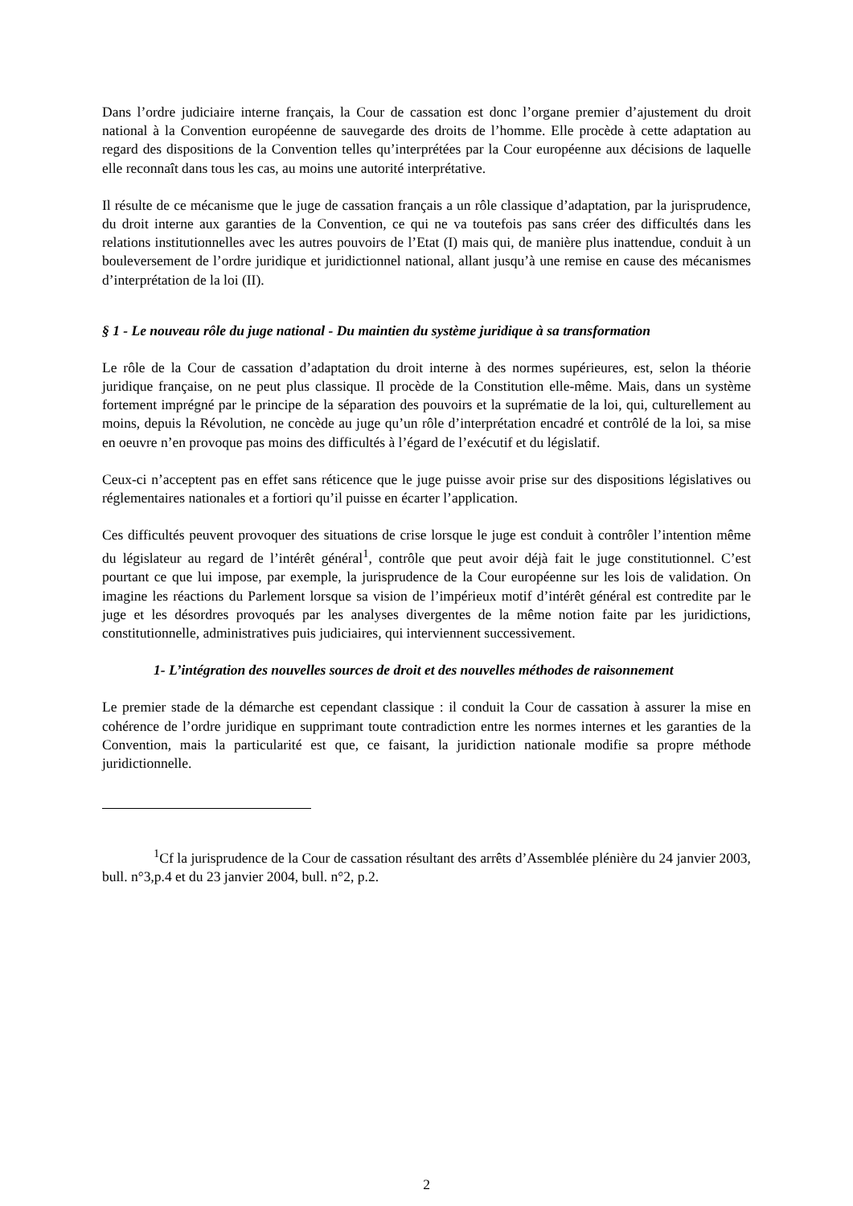Dans l’ordre judiciaire interne français, la Cour de cassation est donc l’organe premier d’ajustement du droit national à la Convention européenne de sauvegarde des droits de l’homme. Elle procède à cette adaptation au regard des dispositions de la Convention telles qu’interprétées par la Cour européenne aux décisions de laquelle elle reconnaît dans tous les cas, au moins une autorité interprétative.
Il résulte de ce mécanisme que le juge de cassation français a un rôle classique d’adaptation, par la jurisprudence, du droit interne aux garanties de la Convention, ce qui ne va toutefois pas sans créer des difficultés dans les relations institutionnelles avec les autres pouvoirs de l’Etat (I) mais qui, de manière plus inattendue, conduit à un bouleversement de l’ordre juridique et juridictionnel national, allant jusqu’à une remise en cause des mécanismes d’interprétation de la loi (II).
§ 1 - Le nouveau rôle du juge national - Du maintien du système juridique à sa transformation
Le rôle de la Cour de cassation d’adaptation du droit interne à des normes supérieures, est, selon la théorie juridique française, on ne peut plus classique. Il procède de la Constitution elle-même. Mais, dans un système fortement imprégné par le principe de la séparation des pouvoirs et la suprématie de la loi, qui, culturellement au moins, depuis la Révolution, ne concède au juge qu’un rôle d’interprétation encadré et contrôlé de la loi, sa mise en oeuvre n’en provoque pas moins des difficultés à l’égard de l’exécutif et du législatif.
Ceux-ci n’acceptent pas en effet sans réticence que le juge puisse avoir prise sur des dispositions législatives ou réglementaires nationales et a fortiori qu’il puisse en écarter l’application.
Ces difficultés peuvent provoquer des situations de crise lorsque le juge est conduit à contrôler l’intention même du législateur au regard de l’intérêt général<sup>1</sup>, contrôle que peut avoir déjà fait le juge constitutionnel. C’est pourtant ce que lui impose, par exemple, la jurisprudence de la Cour européenne sur les lois de validation. On imagine les réactions du Parlement lorsque sa vision de l’impérieux motif d’intérêt général est contredite par le juge et les désordres provoqués par les analyses divergentes de la même notion faite par les juridictions, constitutionnelle, administratives puis judiciaires, qui interviennent successivement.
1- L’intégration des nouvelles sources de droit et des nouvelles méthodes de raisonnement
Le premier stade de la démarche est cependant classique : il conduit la Cour de cassation à assurer la mise en cohérence de l’ordre juridique en supprimant toute contradiction entre les normes internes et les garanties de la Convention, mais la particularité est que, ce faisant, la juridiction nationale modifie sa propre méthode juridictionnelle.
<sup>1</sup> Cf la jurisprudence de la Cour de cassation résultant des arrêts d’Assemblée plénière du 24 janvier 2003, bull. n°3,p.4 et du 23 janvier 2004, bull. n°2, p.2.
2